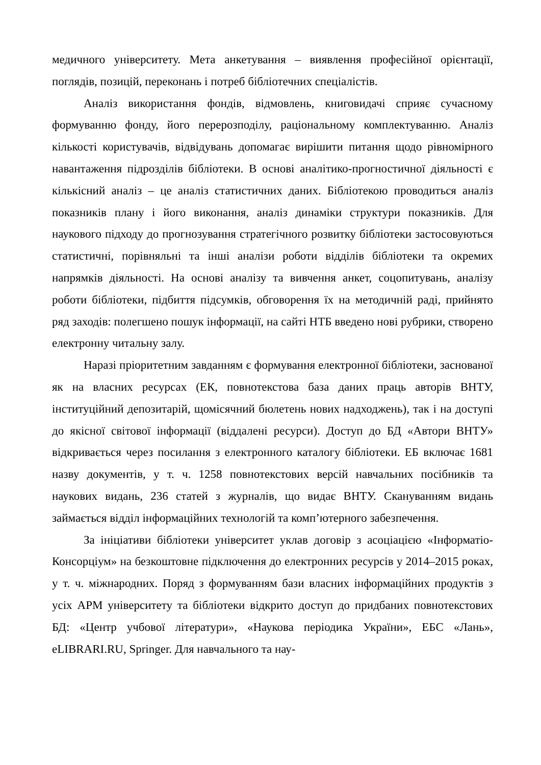медичного університету. Мета анкетування – виявлення професійної орієнтації, поглядів, позицій, переконань і потреб бібліотечних спеціалістів.
Аналіз використання фондів, відмовлень, книговидачі сприяє сучасному формуванню фонду, його перерозподілу, раціональному комплектуванню. Аналіз кількості користувачів, відвідувань допомагає вирішити питання щодо рівномірного навантаження підрозділів бібліотеки. В основі аналітико-прогностичної діяльності є кількісний аналіз – це аналіз статистичних даних. Бібліотекою проводиться аналіз показників плану і його виконання, аналіз динаміки структури показників. Для наукового підходу до прогнозування стратегічного розвитку бібліотеки застосовуються статистичні, порівняльні та інші аналізи роботи відділів бібліотеки та окремих напрямків діяльності. На основі аналізу та вивчення анкет, соцопитувань, аналізу роботи бібліотеки, підбиття підсумків, обговорення їх на методичній раді, прийнято ряд заходів: полегшено пошук інформації, на сайті НТБ введено нові рубрики, створено електронну читальну залу.
Наразі пріоритетним завданням є формування електронної бібліотеки, заснованої як на власних ресурсах (ЕК, повнотекстова база даних праць авторів ВНТУ, інституційний депозитарій, щомісячний бюлетень нових надходжень), так і на доступі до якісної світової інформації (віддалені ресурси). Доступ до БД «Автори ВНТУ» відкривається через посилання з електронного каталогу бібліотеки. ЕБ включає 1681 назву документів, у т. ч. 1258 повнотекстових версій навчальних посібників та наукових видань, 236 статей з журналів, що видає ВНТУ. Скануванням видань займається відділ інформаційних технологій та комп’ютерного забезпечення.
За ініціативи бібліотеки університет уклав договір з асоціацією «Інформатіо-Консорціум» на безкоштовне підключення до електронних ресурсів у 2014–2015 роках, у т. ч. міжнародних. Поряд з формуванням бази власних інформаційних продуктів з усіх АРМ університету та бібліотеки відкрито доступ до придбаних повнотекстових БД: «Центр учбової літератури», «Наукова періодика України», ЕБС «Лань», eLIBRARI.RU, Springer. Для навчального та нау-